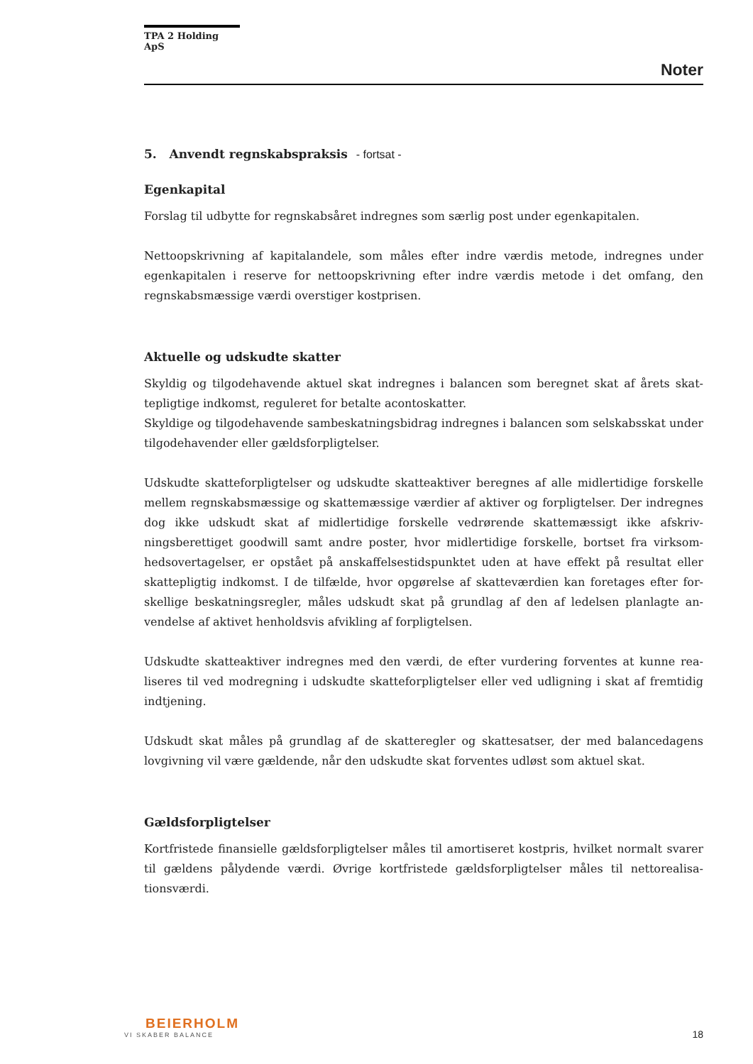TPA 2 Holding ApS
Noter
5. Anvendt regnskabspraksis - fortsat -
Egenkapital
Forslag til udbytte for regnskabsåret indregnes som særlig post under egenkapitalen.
Nettoopskrivning af kapitalandele, som måles efter indre værdis metode, indregnes under egenkapitalen i reserve for nettoopskrivning efter indre værdis metode i det omfang, den regnskabsmæssige værdi overstiger kostprisen.
Aktuelle og udskudte skatter
Skyldig og tilgodehavende aktuel skat indregnes i balancen som beregnet skat af årets skat­tepligtige indkomst, reguleret for betalte acontoskatter.
Skyldige og tilgodehavende sambeskatningsbidrag indregnes i balancen som selskabsskat under tilgodehavender eller gældsforpligtelser.
Udskudte skatteforpligtelser og udskudte skatteaktiver beregnes af alle midlertidige forskelle mellem regnskabsmæssige og skattemæssige værdier af aktiver og forpligtelser. Der indreg­nes dog ikke udskudt skat af midlertidige forskelle vedrørende skattemæssigt ikke afskriv­ningsberettiget goodwill samt andre poster, hvor midlertidige forskelle, bortset fra virksom­hedsovertagelser, er opstået på anskaffelsestidspunktet uden at have effekt på resultat eller skattepligtig indkomst. I de tilfælde, hvor opgørelse af skatteværdien kan foretages efter for­skellige beskatningsregler, måles udskudt skat på grundlag af den af ledelsen planlagte an­vendelse af aktivet henholdsvis afvikling af forpligtelsen.
Udskudte skatteaktiver indregnes med den værdi, de efter vurdering forventes at kunne rea­liseres til ved modregning i udskudte skatteforpligtelser eller ved udligning i skat af frem­tidig indtjening.
Udskudt skat måles på grundlag af de skatteregler og skattesatser, der med balancedagens lovgivning vil være gældende, når den udskudte skat forventes udløst som aktuel skat.
Gældsforpligtelser
Kortfristede finansielle gældsforpligtelser måles til amortiseret kostpris, hvilket normalt sva­rer til gældens pålydende værdi. Øvrige kortfristede gældsforpligtelser måles til nettorealisa­tionsværdi.
BEIERHOLM
VI SKABER BALANCE
18